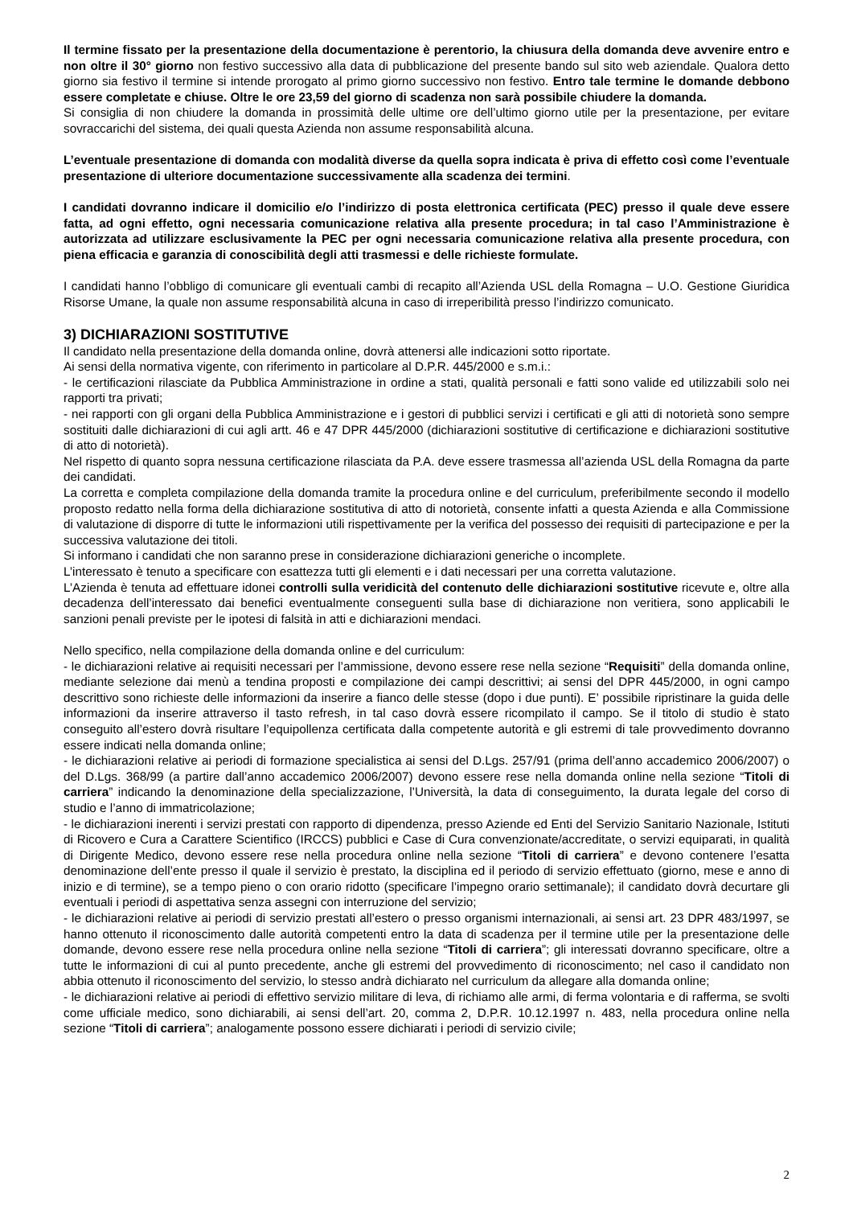Il termine fissato per la presentazione della documentazione è perentorio, la chiusura della domanda deve avvenire entro e non oltre il 30° giorno non festivo successivo alla data di pubblicazione del presente bando sul sito web aziendale. Qualora detto giorno sia festivo il termine si intende prorogato al primo giorno successivo non festivo. Entro tale termine le domande debbono essere completate e chiuse. Oltre le ore 23,59 del giorno di scadenza non sarà possibile chiudere la domanda.
Si consiglia di non chiudere la domanda in prossimità delle ultime ore dell’ultimo giorno utile per la presentazione, per evitare sovraccarichi del sistema, dei quali questa Azienda non assume responsabilità alcuna.
L’eventuale presentazione di domanda con modalità diverse da quella sopra indicata è priva di effetto così come l’eventuale presentazione di ulteriore documentazione successivamente alla scadenza dei termini.
I candidati dovranno indicare il domicilio e/o l’indirizzo di posta elettronica certificata (PEC) presso il quale deve essere fatta, ad ogni effetto, ogni necessaria comunicazione relativa alla presente procedura; in tal caso l’Amministrazione è autorizzata ad utilizzare esclusivamente la PEC per ogni necessaria comunicazione relativa alla presente procedura, con piena efficacia e garanzia di conoscibilità degli atti trasmessi e delle richieste formulate.
I candidati hanno l’obbligo di comunicare gli eventuali cambi di recapito all’Azienda USL della Romagna – U.O. Gestione Giuridica Risorse Umane, la quale non assume responsabilità alcuna in caso di irreperibilità presso l’indirizzo comunicato.
3) DICHIARAZIONI SOSTITUTIVE
Il candidato nella presentazione della domanda online, dovrà attenersi alle indicazioni sotto riportate.
Ai sensi della normativa vigente, con riferimento in particolare al D.P.R. 445/2000 e s.m.i.:
- le certificazioni rilasciate da Pubblica Amministrazione in ordine a stati, qualità personali e fatti sono valide ed utilizzabili solo nei rapporti tra privati;
- nei rapporti con gli organi della Pubblica Amministrazione e i gestori di pubblici servizi i certificati e gli atti di notorietà sono sempre sostituiti dalle dichiarazioni di cui agli artt. 46 e 47 DPR 445/2000 (dichiarazioni sostitutive di certificazione e dichiarazioni sostitutive di atto di notorietà).
Nel rispetto di quanto sopra nessuna certificazione rilasciata da P.A. deve essere trasmessa all’azienda USL della Romagna da parte dei candidati.
La corretta e completa compilazione della domanda tramite la procedura online e del curriculum, preferibilmente secondo il modello proposto redatto nella forma della dichiarazione sostitutiva di atto di notorietà, consente infatti a questa Azienda e alla Commissione di valutazione di disporre di tutte le informazioni utili rispettivamente per la verifica del possesso dei requisiti di partecipazione e per la successiva valutazione dei titoli.
Si informano i candidati che non saranno prese in considerazione dichiarazioni generiche o incomplete.
L’interessato è tenuto a specificare con esattezza tutti gli elementi e i dati necessari per una corretta valutazione.
L’Azienda è tenuta ad effettuare idonei controlli sulla veridicità del contenuto delle dichiarazioni sostitutive ricevute e, oltre alla decadenza dell’interessato dai benefici eventualmente conseguenti sulla base di dichiarazione non veritiera, sono applicabili le sanzioni penali previste per le ipotesi di falsità in atti e dichiarazioni mendaci.
Nello specifico, nella compilazione della domanda online e del curriculum:
- le dichiarazioni relative ai requisiti necessari per l’ammissione, devono essere rese nella sezione “Requisiti” della domanda online, mediante selezione dai menù a tendina proposti e compilazione dei campi descrittivi; ai sensi del DPR 445/2000, in ogni campo descrittivo sono richieste delle informazioni da inserire a fianco delle stesse (dopo i due punti). E’ possibile ripristinare la guida delle informazioni da inserire attraverso il tasto refresh, in tal caso dovrà essere ricompilato il campo. Se il titolo di studio è stato conseguito all’estero dovrà risultare l’equipollenza certificata dalla competente autorità e gli estremi di tale provvedimento dovranno essere indicati nella domanda online;
- le dichiarazioni relative ai periodi di formazione specialistica ai sensi del D.Lgs. 257/91 (prima dell’anno accademico 2006/2007) o del D.Lgs. 368/99 (a partire dall’anno accademico 2006/2007) devono essere rese nella domanda online nella sezione “Titoli di carriera” indicando la denominazione della specializzazione, l’Università, la data di conseguimento, la durata legale del corso di studio e l’anno di immatricolazione;
- le dichiarazioni inerenti i servizi prestati con rapporto di dipendenza, presso Aziende ed Enti del Servizio Sanitario Nazionale, Istituti di Ricovero e Cura a Carattere Scientifico (IRCCS) pubblici e Case di Cura convenzionate/accreditate, o servizi equiparati, in qualità di Dirigente Medico, devono essere rese nella procedura online nella sezione “Titoli di carriera” e devono contenere l’esatta denominazione dell’ente presso il quale il servizio è prestato, la disciplina ed il periodo di servizio effettuato (giorno, mese e anno di inizio e di termine), se a tempo pieno o con orario ridotto (specificare l’impegno orario settimanale); il candidato dovrà decurtare gli eventuali i periodi di aspettativa senza assegni con interruzione del servizio;
- le dichiarazioni relative ai periodi di servizio prestati all’estero o presso organismi internazionali, ai sensi art. 23 DPR 483/1997, se hanno ottenuto il riconoscimento dalle autorità competenti entro la data di scadenza per il termine utile per la presentazione delle domande, devono essere rese nella procedura online nella sezione “Titoli di carriera”; gli interessati dovranno specificare, oltre a tutte le informazioni di cui al punto precedente, anche gli estremi del provvedimento di riconoscimento; nel caso il candidato non abbia ottenuto il riconoscimento del servizio, lo stesso andrà dichiarato nel curriculum da allegare alla domanda online;
- le dichiarazioni relative ai periodi di effettivo servizio militare di leva, di richiamo alle armi, di ferma volontaria e di rafferma, se svolti come ufficiale medico, sono dichiarabili, ai sensi dell’art. 20, comma 2, D.P.R. 10.12.1997 n. 483, nella procedura online nella sezione “Titoli di carriera”; analogamente possono essere dichiarati i periodi di servizio civile;
2